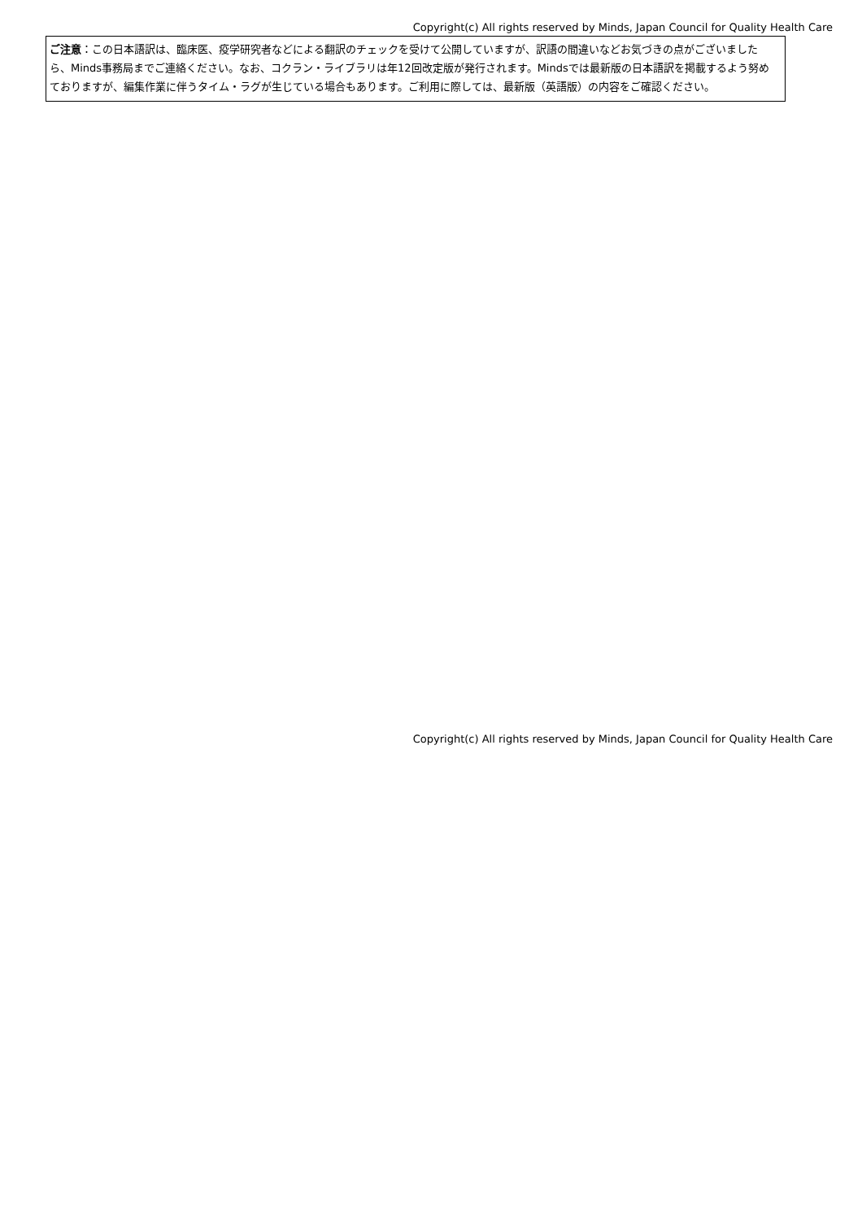Copyright(c) All rights reserved by Minds, Japan Council for Quality Health Care
ご注意：この日本語訳は、臨床医、疫学研究者などによる翻訳のチェックを受けて公開していますが、訳語の間違いなどお気づきの点がございましたら、Minds事務局までご連絡ください。なお、コクラン・ライブラリは年12回改定版が発行されます。Mindsでは最新版の日本語訳を掲載するよう努めておりますが、編集作業に伴うタイム・ラグが生じている場合もあります。ご利用に際しては、最新版（英語版）の内容をご確認ください。
Copyright(c) All rights reserved by Minds, Japan Council for Quality Health Care